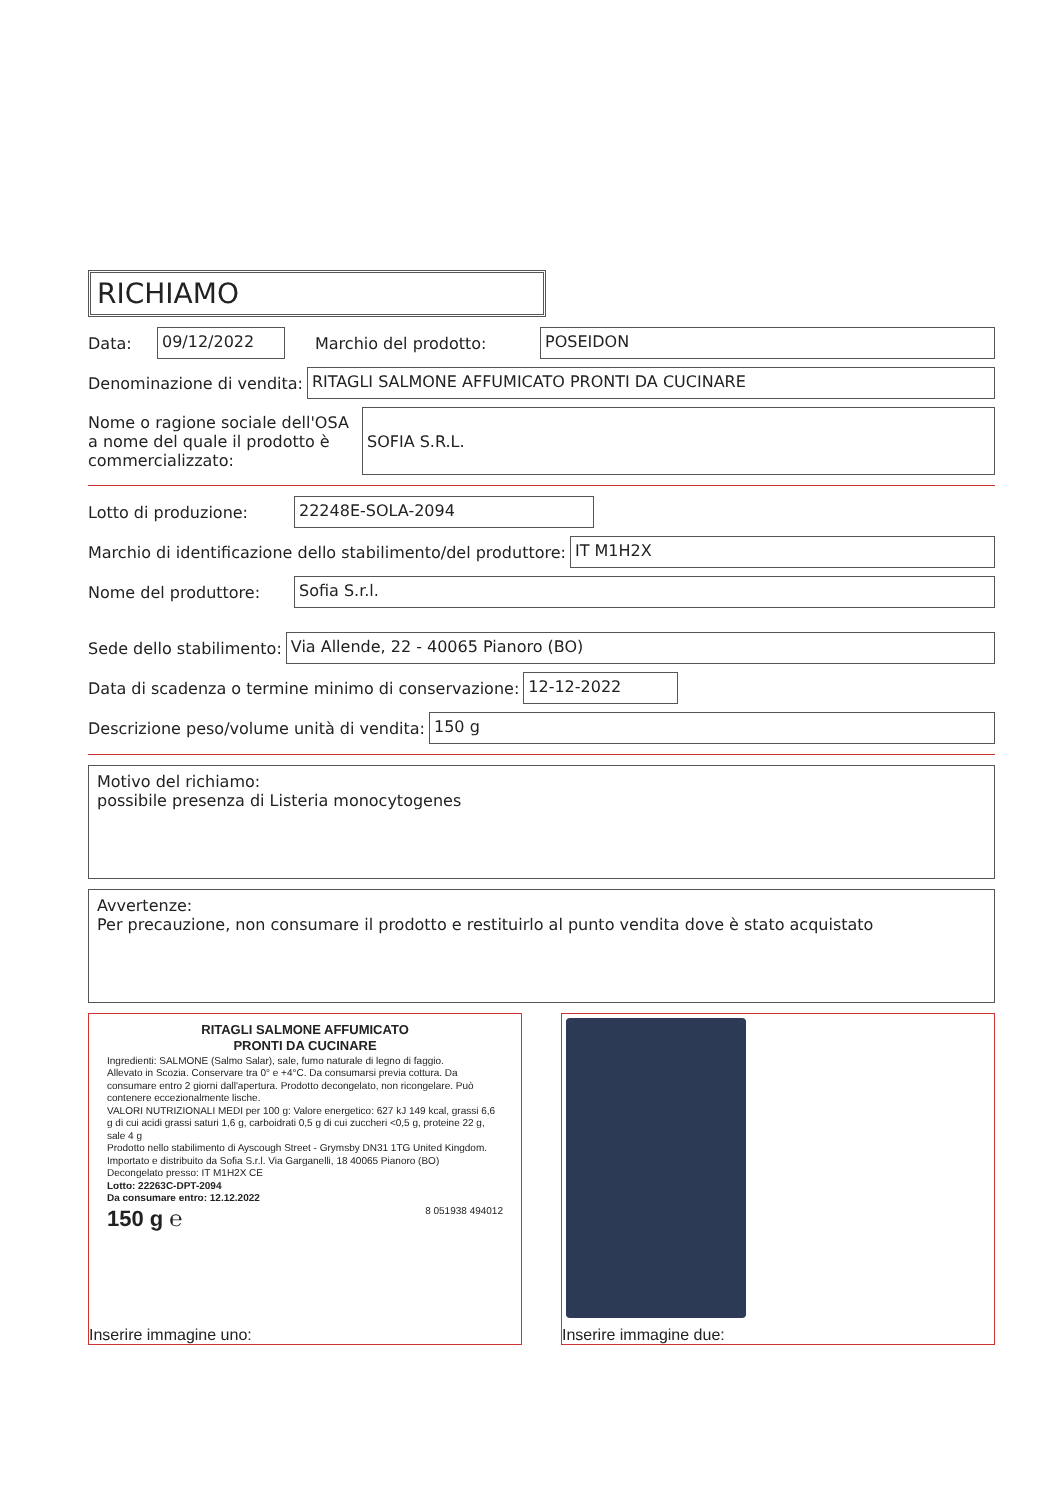RICHIAMO
Data: 09/12/2022 Marchio del prodotto: POSEIDON
Denominazione di vendita: RITAGLI SALMONE AFFUMICATO PRONTI DA CUCINARE
Nome o ragione sociale dell'OSA a nome del quale il prodotto è commercializzato: SOFIA S.R.L.
Lotto di produzione: 22248E-SOLA-2094
Marchio di identificazione dello stabilimento/del produttore: IT M1H2X
Nome del produttore: Sofia S.r.l.
Sede dello stabilimento: Via Allende, 22 - 40065 Pianoro (BO)
Data di scadenza o termine minimo di conservazione: 12-12-2022
Descrizione peso/volume unità di vendita: 150 g
Motivo del richiamo:
possibile presenza di Listeria monocytogenes
Avvertenze:
Per precauzione, non consumare il prodotto e restituirlo al punto vendita dove è stato acquistato
RITAGLI SALMONE AFFUMICATO
PRONTI DA CUCINARE
Ingredienti: SALMONE (Salmo Salar), sale, fumo naturale di legno di faggio.
Allevato in Scozia. Conservare tra 0° e +4°C. Da consumarsi previa cottura. Da consumare entro 2 giorni dall'apertura. Prodotto decongelato, non ricongelare. Può contenere eccezionalmente lische.
VALORI NUTRIZIONALI MEDI per 100 g: Valore energetico: 627 kJ 149 kcal, grassi 6,6 g di cui acidi grassi saturi 1,6 g, carboidrati 0,5 g di cui zuccheri <0,5 g, proteine 22 g, sale 4 g
Prodotto nello stabilimento di Ayscough Street - Grymsby DN31 1TG United Kingdom. Importato e distribuito da Sofia S.r.l. Via Garganelli, 18 40065 Pianoro (BO)
Decongelato presso: IT M1H2X CE
Lotto: 22263C-DPT-2094
Da consumare entro: 12.12.2022
150 g ℮ 8 051938 494012
Inserire immagine uno:
Inserire immagine due: